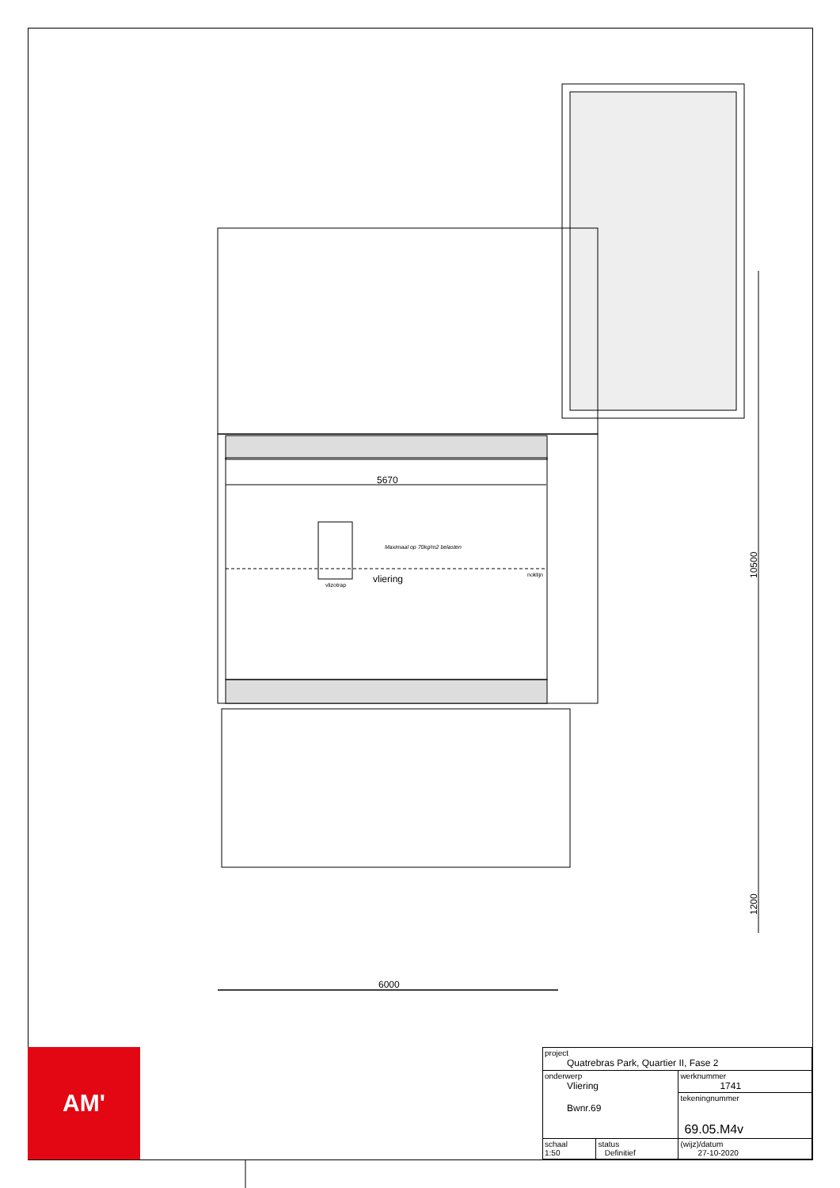5670
6000
Maximaal op 70kg/m2 belasten
vliering
vlizotrap
noklijn
10500
1200
AM'
| project Quatrebras Park, Quartier II, Fase 2 | | |
| onderwerp Vliering Bwnr.69 | | werknummer 1741 |
| | | tekeningnummer 69.05.M4v |
| schaal 1:50 | status Definitief | (wijz)/datum 27-10-2020 |